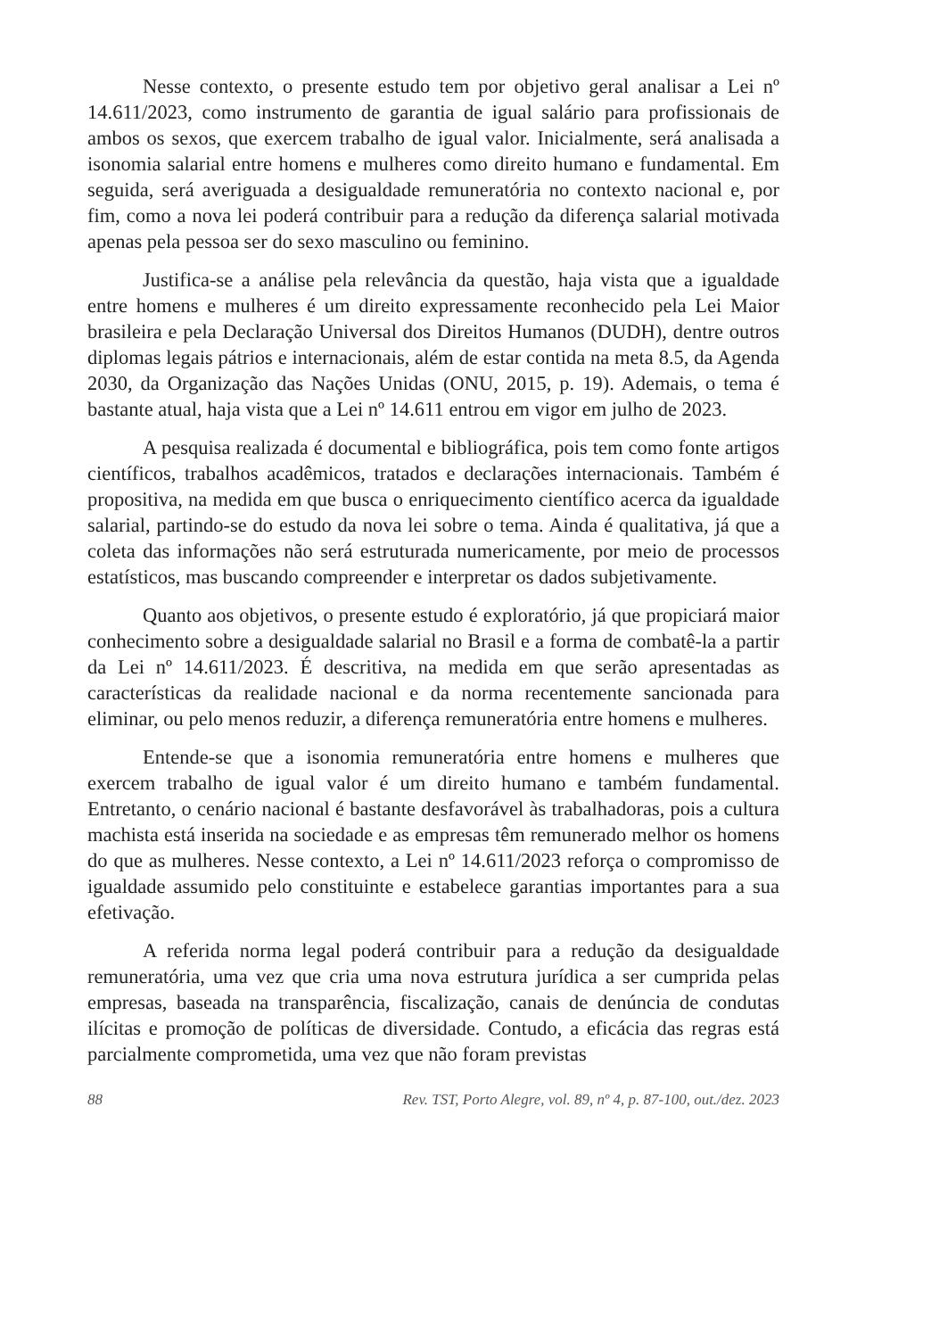Nesse contexto, o presente estudo tem por objetivo geral analisar a Lei nº 14.611/2023, como instrumento de garantia de igual salário para profissionais de ambos os sexos, que exercem trabalho de igual valor. Inicialmente, será analisada a isonomia salarial entre homens e mulheres como direito humano e fundamental. Em seguida, será averiguada a desigualdade remuneratória no contexto nacional e, por fim, como a nova lei poderá contribuir para a redução da diferença salarial motivada apenas pela pessoa ser do sexo masculino ou feminino.
Justifica-se a análise pela relevância da questão, haja vista que a igualdade entre homens e mulheres é um direito expressamente reconhecido pela Lei Maior brasileira e pela Declaração Universal dos Direitos Humanos (DUDH), dentre outros diplomas legais pátrios e internacionais, além de estar contida na meta 8.5, da Agenda 2030, da Organização das Nações Unidas (ONU, 2015, p. 19). Ademais, o tema é bastante atual, haja vista que a Lei nº 14.611 entrou em vigor em julho de 2023.
A pesquisa realizada é documental e bibliográfica, pois tem como fonte artigos científicos, trabalhos acadêmicos, tratados e declarações internacionais. Também é propositiva, na medida em que busca o enriquecimento científico acerca da igualdade salarial, partindo-se do estudo da nova lei sobre o tema. Ainda é qualitativa, já que a coleta das informações não será estruturada numericamente, por meio de processos estatísticos, mas buscando compreender e interpretar os dados subjetivamente.
Quanto aos objetivos, o presente estudo é exploratório, já que propiciará maior conhecimento sobre a desigualdade salarial no Brasil e a forma de combatê-la a partir da Lei nº 14.611/2023. É descritiva, na medida em que serão apresentadas as características da realidade nacional e da norma recentemente sancionada para eliminar, ou pelo menos reduzir, a diferença remuneratória entre homens e mulheres.
Entende-se que a isonomia remuneratória entre homens e mulheres que exercem trabalho de igual valor é um direito humano e também fundamental. Entretanto, o cenário nacional é bastante desfavorável às trabalhadoras, pois a cultura machista está inserida na sociedade e as empresas têm remunerado melhor os homens do que as mulheres. Nesse contexto, a Lei nº 14.611/2023 reforça o compromisso de igualdade assumido pelo constituinte e estabelece garantias importantes para a sua efetivação.
A referida norma legal poderá contribuir para a redução da desigualdade remuneratória, uma vez que cria uma nova estrutura jurídica a ser cumprida pelas empresas, baseada na transparência, fiscalização, canais de denúncia de condutas ilícitas e promoção de políticas de diversidade. Contudo, a eficácia das regras está parcialmente comprometida, uma vez que não foram previstas
88 Rev. TST, Porto Alegre, vol. 89, nº 4, p. 87-100, out./dez. 2023